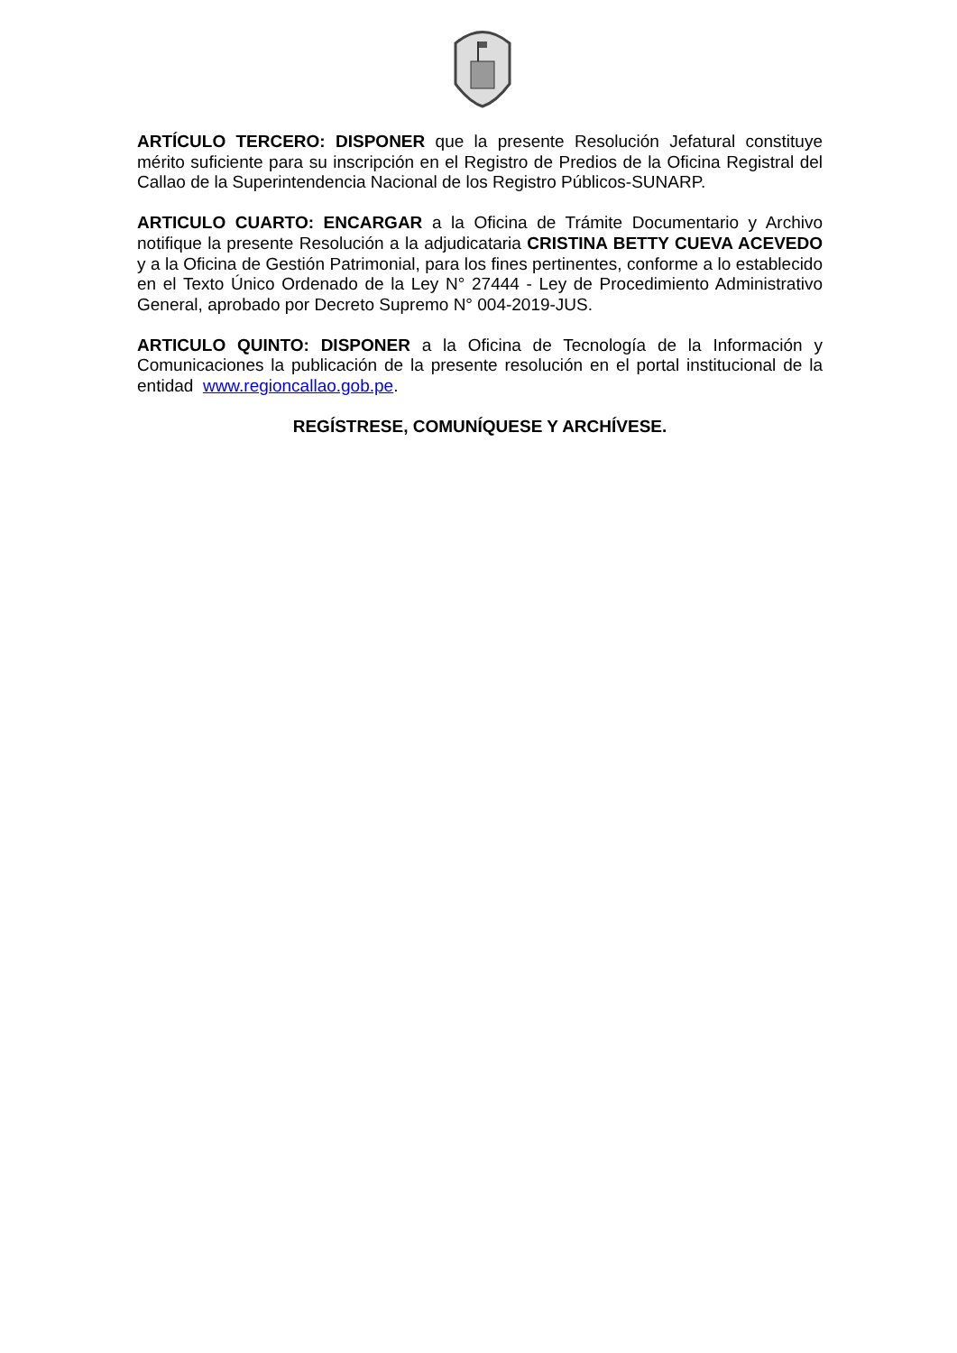ARTÍCULO TERCERO: DISPONER que la presente Resolución Jefatural constituye mérito suficiente para su inscripción en el Registro de Predios de la Oficina Registral del Callao de la Superintendencia Nacional de los Registro Públicos-SUNARP.
ARTICULO CUARTO: ENCARGAR a la Oficina de Trámite Documentario y Archivo notifique la presente Resolución a la adjudicataria CRISTINA BETTY CUEVA ACEVEDO y a la Oficina de Gestión Patrimonial, para los fines pertinentes, conforme a lo establecido en el Texto Único Ordenado de la Ley N° 27444 - Ley de Procedimiento Administrativo General, aprobado por Decreto Supremo N° 004-2019-JUS.
ARTICULO QUINTO: DISPONER a la Oficina de Tecnología de la Información y Comunicaciones la publicación de la presente resolución en el portal institucional de la entidad www.regioncallao.gob.pe.
REGÍSTRESE, COMUNÍQUESE Y ARCHÍVESE.